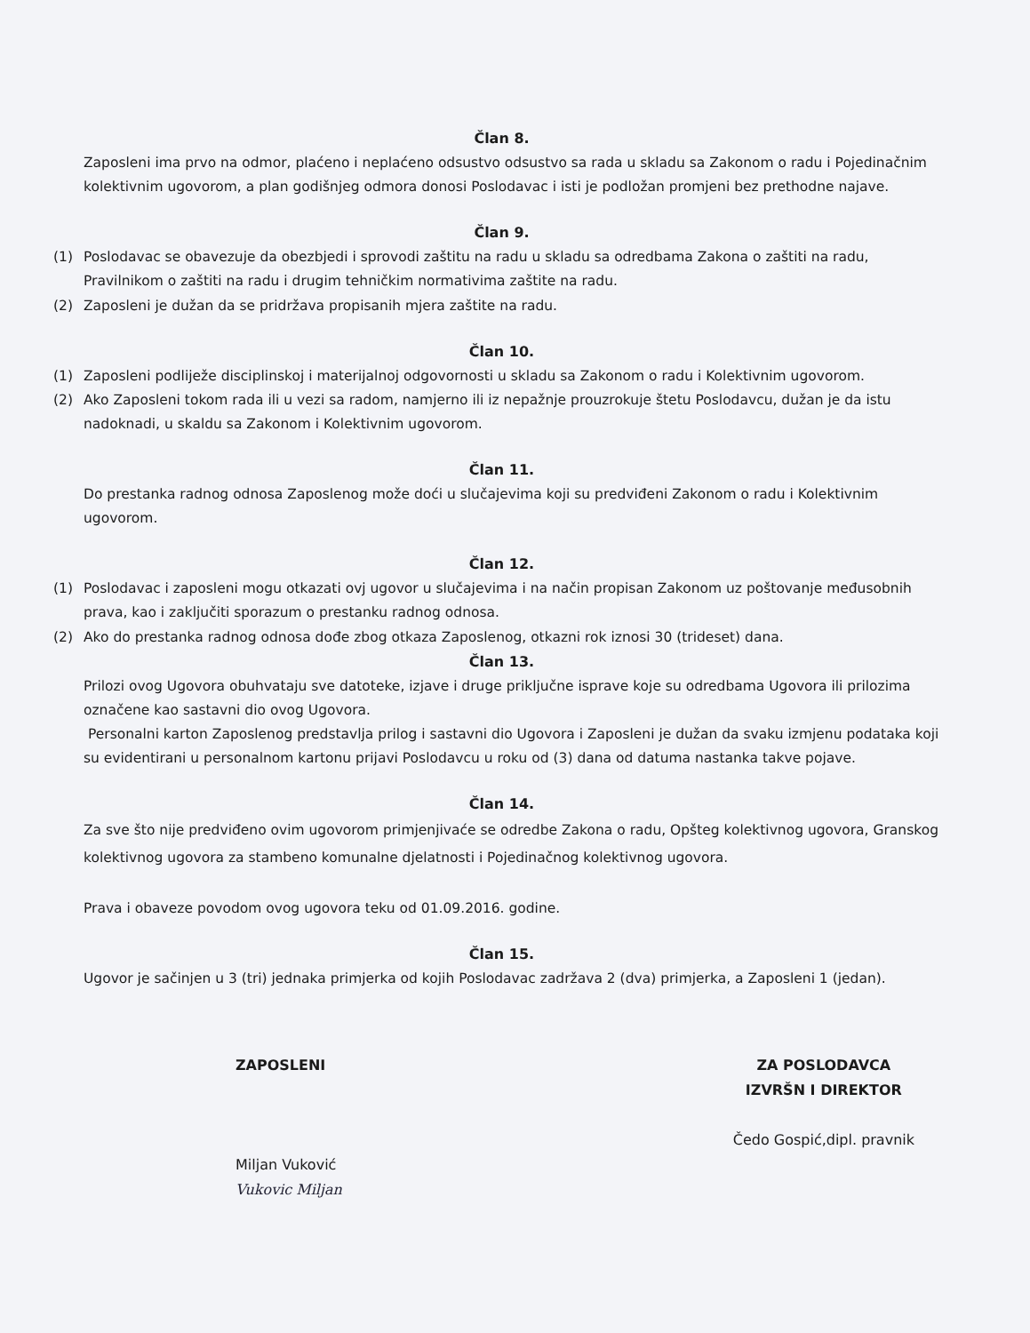Član 8.
Zaposleni ima prvo na odmor, plaćeno i neplaćeno odsustvo odsustvo sa rada u skladu sa Zakonom o radu i Pojedinačnim kolektivnim ugovorom, a plan godišnjeg odmora donosi Poslodavac i isti je podložan promjeni bez prethodne najave.
Član 9.
(1) Poslodavac se obavezuje da obezbjedi i sprovodi zaštitu na radu u skladu sa odredbama Zakona o zaštiti na radu, Pravilnikom o zaštiti na radu i drugim tehničkim normativima zaštite na radu.
(2) Zaposleni je dužan da se pridržava propisanih mjera zaštite na radu.
Član 10.
(1) Zaposleni podliježe disciplinskoj i materijalnoj odgovornosti u skladu sa Zakonom o radu i Kolektivnim ugovorom.
(2) Ako Zaposleni tokom rada ili u vezi sa radom, namjerno ili iz nepažnje prouzrokuje štetu Poslodavcu, dužan je da istu nadoknadi, u skaldu sa Zakonom i Kolektivnim ugovorom.
Član 11.
Do prestanka radnog odnosa Zaposlenog može doći u slučajevima koji su predviđeni Zakonom o radu i Kolektivnim ugovorom.
Član 12.
(1) Poslodavac i zaposleni mogu otkazati ovj ugovor u slučajevima i na način propisan Zakonom uz poštovanje međusobnih prava, kao i zaključiti sporazum o prestanku radnog odnosa.
(2) Ako do prestanka radnog odnosa dođe zbog otkaza Zaposlenog, otkazni rok iznosi 30 (trideset) dana.
Član 13.
Prilozi ovog Ugovora obuhvataju sve datoteke, izjave i druge priključne isprave koje su odredbama Ugovora ili prilozima označene kao sastavni dio ovog Ugovora.
Personalni karton Zaposlenog predstavlja prilog i sastavni dio Ugovora i Zaposleni je dužan da svaku izmjenu podataka koji su evidentirani u personalnom kartonu prijavi Poslodavcu u roku od (3) dana od datuma nastanka takve pojave.
Član 14.
Za sve što nije predviđeno ovim ugovorom primjenjivaće se odredbe Zakona o radu, Opšteg kolektivnog ugovora, Granskog kolektivnog ugovora za stambeno komunalne djelatnosti i Pojedinačnog kolektivnog ugovora.
Prava i obaveze povodom ovog ugovora teku od 01.09.2016. godine.
Član 15.
Ugovor je sačinjen u 3 (tri) jednaka primjerka od kojih Poslodavac zadržava 2 (dva) primjerka, a Zaposleni 1 (jedan).
ZAPOSLENI
Miljan Vuković
Vukovic Miljan
ZA POSLODAVCA
IZVRŠN I DIREKTOR
Čedo Gospić,dipl. pravnik